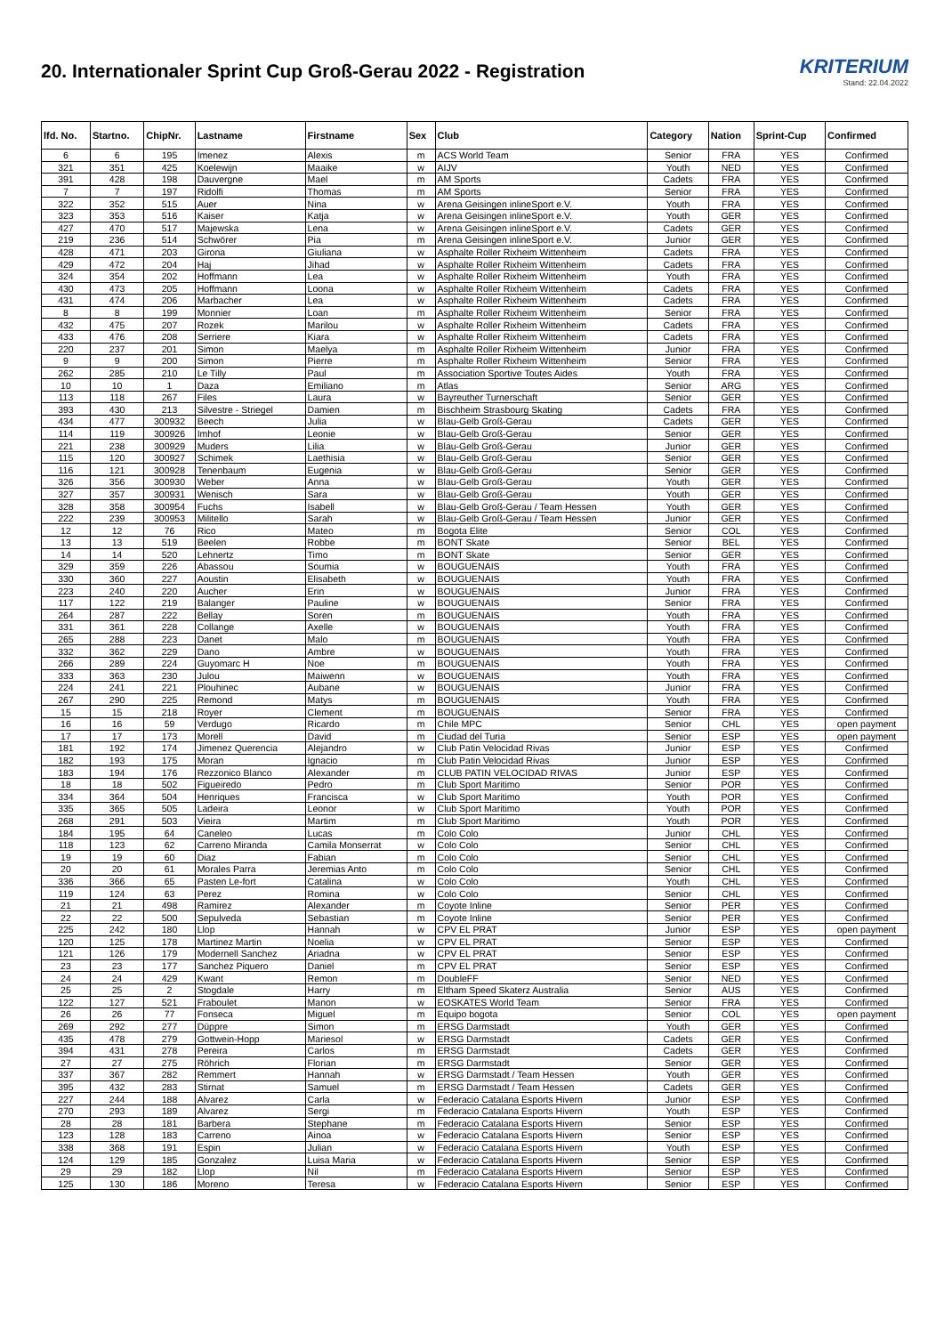20. Internationaler Sprint Cup Groß-Gerau 2022 - Registration
KRITERIUM
Stand: 22.04.2022
| lfd. No. | Startno. | ChipNr. | Lastname | Firstname | Sex | Club | Category | Nation | Sprint-Cup | Confirmed |
| --- | --- | --- | --- | --- | --- | --- | --- | --- | --- | --- |
| 6 | 6 | 195 | Imenez | Alexis | m | ACS World Team | Senior | FRA | YES | Confirmed |
| 321 | 351 | 425 | Koelewijn | Maaike | w | AIJV | Youth | NED | YES | Confirmed |
| 391 | 428 | 198 | Dauvergne | Mael | m | AM Sports | Cadets | FRA | YES | Confirmed |
| 7 | 7 | 197 | Ridolfi | Thomas | m | AM Sports | Senior | FRA | YES | Confirmed |
| 322 | 352 | 515 | Auer | Nina | w | Arena Geisingen inlineSport e.V. | Youth | FRA | YES | Confirmed |
| 323 | 353 | 516 | Kaiser | Katja | w | Arena Geisingen inlineSport e.V. | Youth | GER | YES | Confirmed |
| 427 | 470 | 517 | Majewska | Lena | w | Arena Geisingen inlineSport e.V. | Cadets | GER | YES | Confirmed |
| 219 | 236 | 514 | Schwörer | Pia | m | Arena Geisingen inlineSport e.V. | Junior | GER | YES | Confirmed |
| 428 | 471 | 203 | Girona | Giuliana | w | Asphalte Roller Rixheim Wittenheim | Cadets | FRA | YES | Confirmed |
| 429 | 472 | 204 | Haj | Jihad | w | Asphalte Roller Rixheim Wittenheim | Cadets | FRA | YES | Confirmed |
| 324 | 354 | 202 | Hoffmann | Lea | w | Asphalte Roller Rixheim Wittenheim | Youth | FRA | YES | Confirmed |
| 430 | 473 | 205 | Hoffmann | Loona | w | Asphalte Roller Rixheim Wittenheim | Cadets | FRA | YES | Confirmed |
| 431 | 474 | 206 | Marbacher | Lea | w | Asphalte Roller Rixheim Wittenheim | Cadets | FRA | YES | Confirmed |
| 8 | 8 | 199 | Monnier | Loan | m | Asphalte Roller Rixheim Wittenheim | Senior | FRA | YES | Confirmed |
| 432 | 475 | 207 | Rozek | Marilou | w | Asphalte Roller Rixheim Wittenheim | Cadets | FRA | YES | Confirmed |
| 433 | 476 | 208 | Serriere | Kiara | w | Asphalte Roller Rixheim Wittenheim | Cadets | FRA | YES | Confirmed |
| 220 | 237 | 201 | Simon | Maelya | m | Asphalte Roller Rixheim Wittenheim | Junior | FRA | YES | Confirmed |
| 9 | 9 | 200 | Simon | Pierre | m | Asphalte Roller Rixheim Wittenheim | Senior | FRA | YES | Confirmed |
| 262 | 285 | 210 | Le Tilly | Paul | m | Association Sportive Toutes Aides | Youth | FRA | YES | Confirmed |
| 10 | 10 | 1 | Daza | Emiliano | m | Atlas | Senior | ARG | YES | Confirmed |
| 113 | 118 | 267 | Files | Laura | w | Bayreuther Turnerschaft | Senior | GER | YES | Confirmed |
| 393 | 430 | 213 | Silvestre - Striegel | Damien | m | Bischheim Strasbourg Skating | Cadets | FRA | YES | Confirmed |
| 434 | 477 | 300932 | Beech | Julia | w | Blau-Gelb Groß-Gerau | Cadets | GER | YES | Confirmed |
| 114 | 119 | 300926 | Imhof | Leonie | w | Blau-Gelb Groß-Gerau | Senior | GER | YES | Confirmed |
| 221 | 238 | 300929 | Muders | Lilia | w | Blau-Gelb Groß-Gerau | Junior | GER | YES | Confirmed |
| 115 | 120 | 300927 | Schimek | Laethisia | w | Blau-Gelb Groß-Gerau | Senior | GER | YES | Confirmed |
| 116 | 121 | 300928 | Tenenbaum | Eugenia | w | Blau-Gelb Groß-Gerau | Senior | GER | YES | Confirmed |
| 326 | 356 | 300930 | Weber | Anna | w | Blau-Gelb Groß-Gerau | Youth | GER | YES | Confirmed |
| 327 | 357 | 300931 | Wenisch | Sara | w | Blau-Gelb Groß-Gerau | Youth | GER | YES | Confirmed |
| 328 | 358 | 300954 | Fuchs | Isabell | w | Blau-Gelb Groß-Gerau / Team Hessen | Youth | GER | YES | Confirmed |
| 222 | 239 | 300953 | Militello | Sarah | w | Blau-Gelb Groß-Gerau / Team Hessen | Junior | GER | YES | Confirmed |
| 12 | 12 | 76 | Rico | Mateo | m | Bogota Elite | Senior | COL | YES | Confirmed |
| 13 | 13 | 519 | Beelen | Robbe | m | BONT Skate | Senior | BEL | YES | Confirmed |
| 14 | 14 | 520 | Lehnertz | Timo | m | BONT Skate | Senior | GER | YES | Confirmed |
| 329 | 359 | 226 | Abassou | Soumia | w | BOUGUENAIS | Youth | FRA | YES | Confirmed |
| 330 | 360 | 227 | Aoustin | Elisabeth | w | BOUGUENAIS | Youth | FRA | YES | Confirmed |
| 223 | 240 | 220 | Aucher | Erin | w | BOUGUENAIS | Junior | FRA | YES | Confirmed |
| 117 | 122 | 219 | Balanger | Pauline | w | BOUGUENAIS | Senior | FRA | YES | Confirmed |
| 264 | 287 | 222 | Bellay | Soren | m | BOUGUENAIS | Youth | FRA | YES | Confirmed |
| 331 | 361 | 228 | Collange | Axelle | w | BOUGUENAIS | Youth | FRA | YES | Confirmed |
| 265 | 288 | 223 | Danet | Malo | m | BOUGUENAIS | Youth | FRA | YES | Confirmed |
| 332 | 362 | 229 | Dano | Ambre | w | BOUGUENAIS | Youth | FRA | YES | Confirmed |
| 266 | 289 | 224 | Guyomarc H | Noe | m | BOUGUENAIS | Youth | FRA | YES | Confirmed |
| 333 | 363 | 230 | Julou | Maiwenn | w | BOUGUENAIS | Youth | FRA | YES | Confirmed |
| 224 | 241 | 221 | Plouhinec | Aubane | w | BOUGUENAIS | Junior | FRA | YES | Confirmed |
| 267 | 290 | 225 | Remond | Matys | m | BOUGUENAIS | Youth | FRA | YES | Confirmed |
| 15 | 15 | 218 | Royer | Clement | m | BOUGUENAIS | Senior | FRA | YES | Confirmed |
| 16 | 16 | 59 | Verdugo | Ricardo | m | Chile MPC | Senior | CHL | YES | open payment |
| 17 | 17 | 173 | Morell | David | m | Ciudad del Turia | Senior | ESP | YES | open payment |
| 181 | 192 | 174 | Jimenez Querencia | Alejandro | w | Club Patin Velocidad Rivas | Junior | ESP | YES | Confirmed |
| 182 | 193 | 175 | Moran | Ignacio | m | Club Patin Velocidad Rivas | Junior | ESP | YES | Confirmed |
| 183 | 194 | 176 | Rezzonico Blanco | Alexander | m | CLUB PATIN VELOCIDAD RIVAS | Junior | ESP | YES | Confirmed |
| 18 | 18 | 502 | Figueiredo | Pedro | m | Club Sport Maritimo | Senior | POR | YES | Confirmed |
| 334 | 364 | 504 | Henriques | Francisca | w | Club Sport Maritimo | Youth | POR | YES | Confirmed |
| 335 | 365 | 505 | Ladeira | Leonor | w | Club Sport Maritimo | Youth | POR | YES | Confirmed |
| 268 | 291 | 503 | Vieira | Martim | m | Club Sport Maritimo | Youth | POR | YES | Confirmed |
| 184 | 195 | 64 | Caneleo | Lucas | m | Colo Colo | Junior | CHL | YES | Confirmed |
| 118 | 123 | 62 | Carreno Miranda | Camila Monserrat | w | Colo Colo | Senior | CHL | YES | Confirmed |
| 19 | 19 | 60 | Diaz | Fabian | m | Colo Colo | Senior | CHL | YES | Confirmed |
| 20 | 20 | 61 | Morales Parra | Jeremias Anto | m | Colo Colo | Senior | CHL | YES | Confirmed |
| 336 | 366 | 65 | Pasten Le-fort | Catalina | w | Colo Colo | Youth | CHL | YES | Confirmed |
| 119 | 124 | 63 | Perez | Romina | w | Colo Colo | Senior | CHL | YES | Confirmed |
| 21 | 21 | 498 | Ramirez | Alexander | m | Coyote Inline | Senior | PER | YES | Confirmed |
| 22 | 22 | 500 | Sepulveda | Sebastian | m | Coyote Inline | Senior | PER | YES | Confirmed |
| 225 | 242 | 180 | Llop | Hannah | w | CPV EL PRAT | Junior | ESP | YES | open payment |
| 120 | 125 | 178 | Martinez Martin | Noelia | w | CPV EL PRAT | Senior | ESP | YES | Confirmed |
| 121 | 126 | 179 | Modernell Sanchez | Ariadna | w | CPV EL PRAT | Senior | ESP | YES | Confirmed |
| 23 | 23 | 177 | Sanchez Piquero | Daniel | m | CPV EL PRAT | Senior | ESP | YES | Confirmed |
| 24 | 24 | 429 | Kwant | Remon | m | DoubleFF | Senior | NED | YES | Confirmed |
| 25 | 25 | 2 | Stogdale | Harry | m | Eltham Speed Skaterz Australia | Senior | AUS | YES | Confirmed |
| 122 | 127 | 521 | Fraboulet | Manon | w | EOSKATES World Team | Senior | FRA | YES | Confirmed |
| 26 | 26 | 77 | Fonseca | Miguel | m | Equipo bogota | Senior | COL | YES | open payment |
| 269 | 292 | 277 | Düppre | Simon | m | ERSG Darmstadt | Youth | GER | YES | Confirmed |
| 435 | 478 | 279 | Gottwein-Hopp | Mariesol | w | ERSG Darmstadt | Cadets | GER | YES | Confirmed |
| 394 | 431 | 278 | Pereira | Carlos | m | ERSG Darmstadt | Cadets | GER | YES | Confirmed |
| 27 | 27 | 275 | Röhrich | Florian | m | ERSG Darmstadt | Senior | GER | YES | Confirmed |
| 337 | 367 | 282 | Remmert | Hannah | w | ERSG Darmstadt / Team Hessen | Youth | GER | YES | Confirmed |
| 395 | 432 | 283 | Stirnat | Samuel | m | ERSG Darmstadt / Team Hessen | Cadets | GER | YES | Confirmed |
| 227 | 244 | 188 | Alvarez | Carla | w | Federacio Catalana Esports Hivern | Junior | ESP | YES | Confirmed |
| 270 | 293 | 189 | Alvarez | Sergi | m | Federacio Catalana Esports Hivern | Youth | ESP | YES | Confirmed |
| 28 | 28 | 181 | Barbera | Stephane | m | Federacio Catalana Esports Hivern | Senior | ESP | YES | Confirmed |
| 123 | 128 | 183 | Carreno | Ainoa | w | Federacio Catalana Esports Hivern | Senior | ESP | YES | Confirmed |
| 338 | 368 | 191 | Espin | Julian | w | Federacio Catalana Esports Hivern | Youth | ESP | YES | Confirmed |
| 124 | 129 | 185 | Gonzalez | Luisa Maria | w | Federacio Catalana Esports Hivern | Senior | ESP | YES | Confirmed |
| 29 | 29 | 182 | Llop | Nil | m | Federacio Catalana Esports Hivern | Senior | ESP | YES | Confirmed |
| 125 | 130 | 186 | Moreno | Teresa | w | Federacio Catalana Esports Hivern | Senior | ESP | YES | Confirmed |